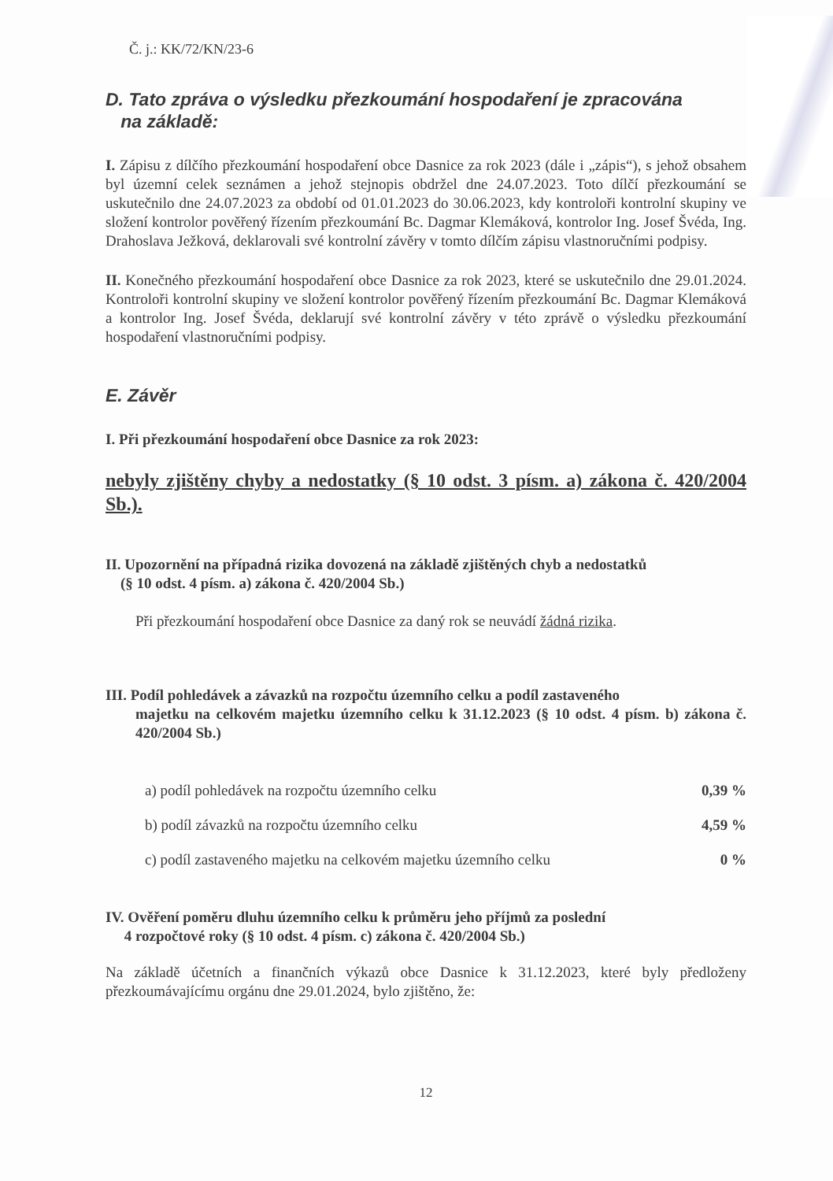Č. j.: KK/72/KN/23-6
D. Tato zpráva o výsledku přezkoumání hospodaření je zpracována
na základě:
I. Zápisu z dílčího přezkoumání hospodaření obce Dasnice za rok 2023 (dále i „zápis“), s jehož obsahem byl územní celek seznámen a jehož stejnopis obdržel dne 24.07.2023. Toto dílčí přezkoumání se uskutečnilo dne 24.07.2023 za období od 01.01.2023 do 30.06.2023, kdy kontroloři kontrolní skupiny ve složení kontrolor pověřený řízením přezkoumání Bc. Dagmar Klemáková, kontrolor Ing. Josef Švéda, Ing. Drahoslava Ježková, deklarovali své kontrolní závěry v tomto dílčím zápisu vlastnoručními podpisy.
II. Konečného přezkoumání hospodaření obce Dasnice za rok 2023, které se uskutečnilo dne 29.01.2024. Kontroloři kontrolní skupiny ve složení kontrolor pověřený řízením přezkoumání Bc. Dagmar Klemáková a kontrolor Ing. Josef Švéda, deklarují své kontrolní závěry v této zprávě o výsledku přezkoumání hospodaření vlastnoručními podpisy.
E. Závěr
I. Při přezkoumání hospodaření obce Dasnice za rok 2023:
nebyly zjištěny chyby a nedostatky (§ 10 odst. 3 písm. a) zákona č. 420/2004 Sb.).
II. Upozornění na případná rizika dovozená na základě zjištěných chyb a nedostatků
(§ 10 odst. 4 písm. a) zákona č. 420/2004 Sb.)
Při přezkoumání hospodaření obce Dasnice za daný rok se neuvádí žádná rizika.
III. Podíl pohledávek a závazků na rozpočtu územního celku a podíl zastaveného
majetku na celkovém majetku územního celku k 31.12.2023 (§ 10 odst. 4 písm. b) zákona č. 420/2004 Sb.)
a) podíl pohledávek na rozpočtu územního celku 0,39 %
b) podíl závazků na rozpočtu územního celku 4,59 %
c) podíl zastaveného majetku na celkovém majetku územního celku 0 %
IV. Ověření poměru dluhu územního celku k průměru jeho příjmů za poslední
4 rozpočtové roky (§ 10 odst. 4 písm. c) zákona č. 420/2004 Sb.)
Na základě účetních a finančních výkazů obce Dasnice k 31.12.2023, které byly předloženy přezkoumávajícímu orgánu dne 29.01.2024, bylo zjištěno, že:
12